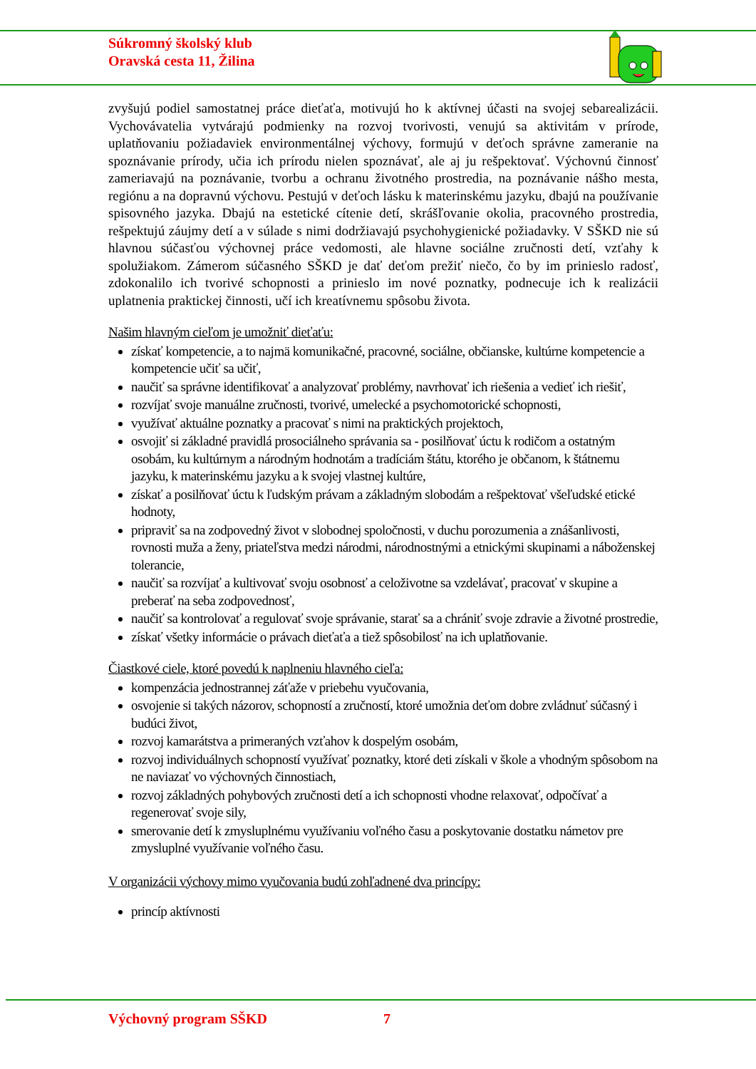Súkromný školský klub
Oravská cesta 11, Žilina
zvyšujú podiel samostatnej práce dieťaťa, motivujú ho k aktívnej účasti na svojej sebarealizácii. Vychovávatelia vytvárajú podmienky na rozvoj tvorivosti, venujú sa aktivitám v prírode, uplatňovaniu požiadaviek environmentálnej výchovy, formujú v deťoch správne zameranie na spoznávanie prírody, učia ich prírodu nielen spoznávať, ale aj ju rešpektovať. Výchovnú činnosť zameriavajú na poznávanie, tvorbu a ochranu životného prostredia, na poznávanie nášho mesta, regiónu a na dopravnú výchovu. Pestujú v deťoch lásku k materinskému jazyku, dbajú na používanie spisovného jazyka. Dbajú na estetické cítenie detí, skrášľovanie okolia, pracovného prostredia, rešpektujú záujmy detí a v súlade s nimi dodržiavajú psychohygienické požiadavky. V SŠKD nie sú hlavnou súčasťou výchovnej práce vedomosti, ale hlavne sociálne zručnosti detí, vzťahy k spolužiakom. Zámerom súčasného SŠKD je dať deťom prežiť niečo, čo by im prinieslo radosť, zdokonalilo ich tvorivé schopnosti a prinieslo im nové poznatky, podnecuje ich k realizácii uplatnenia praktickej činnosti, učí ich kreatívnemu spôsobu života.
Našim hlavným cieľom je umožniť dieťaťu:
získať kompetencie, a to najmä komunikačné, pracovné, sociálne, občianske, kultúrne kompetencie a kompetencie učiť sa učiť,
naučiť sa správne identifikovať a analyzovať problémy, navrhovať ich riešenia a vedieť ich riešiť,
rozvíjať svoje manuálne zručnosti, tvorivé, umelecké a psychomotorické schopnosti,
využívať aktuálne poznatky a pracovať s nimi na praktických projektoch,
osvojiť si základné pravidlá prosociálneho správania sa - posilňovať úctu k rodičom a ostatným osobám, ku kultúrnym a národným hodnotám a tradíciám štátu, ktorého je občanom, k štátnemu jazyku, k materinskému jazyku a k svojej vlastnej kultúre,
získať a posilňovať úctu k ľudským právam a základným slobodám a rešpektovať všeľudské etické hodnoty,
pripraviť sa na zodpovedný život v slobodnej spoločnosti, v duchu porozumenia a znášanlivosti, rovnosti muža a ženy, priateľstva medzi národmi, národnostnými a etnickými skupinami a náboženskej tolerancie,
naučiť sa rozvíjať a kultivovať svoju osobnosť a celoživotne sa vzdelávať, pracovať v skupine a preberať na seba zodpovednosť,
naučiť sa kontrolovať a regulovať svoje správanie, starať sa a chrániť svoje zdravie a životné prostredie,
získať všetky informácie o právach dieťaťa a tiež spôsobilosť na ich uplatňovanie.
Čiastkové ciele, ktoré povedú k naplneniu hlavného cieľa:
kompenzácia jednostrannej záťaže v priebehu vyučovania,
osvojenie si takých názorov, schopností a zručností, ktoré umožnia deťom dobre zvládnuť súčasný i budúci život,
rozvoj kamarátstva a primeraných vzťahov k dospelým osobám,
rozvoj individuálnych schopností využívať poznatky, ktoré deti získali v škole a vhodným spôsobom na ne naviazať vo výchovných činnostiach,
rozvoj základných pohybových zručnosti detí a ich schopnosti vhodne relaxovať, odpočívať a regenerovať svoje sily,
smerovanie detí k zmysluplnému využívaniu voľného času a poskytovanie dostatku námetov pre zmysluplné využívanie voľného času.
V organizácii výchovy mimo vyučovania budú zohľadnené dva princípy:
princíp aktívnosti
Výchovný program SŠKD 7